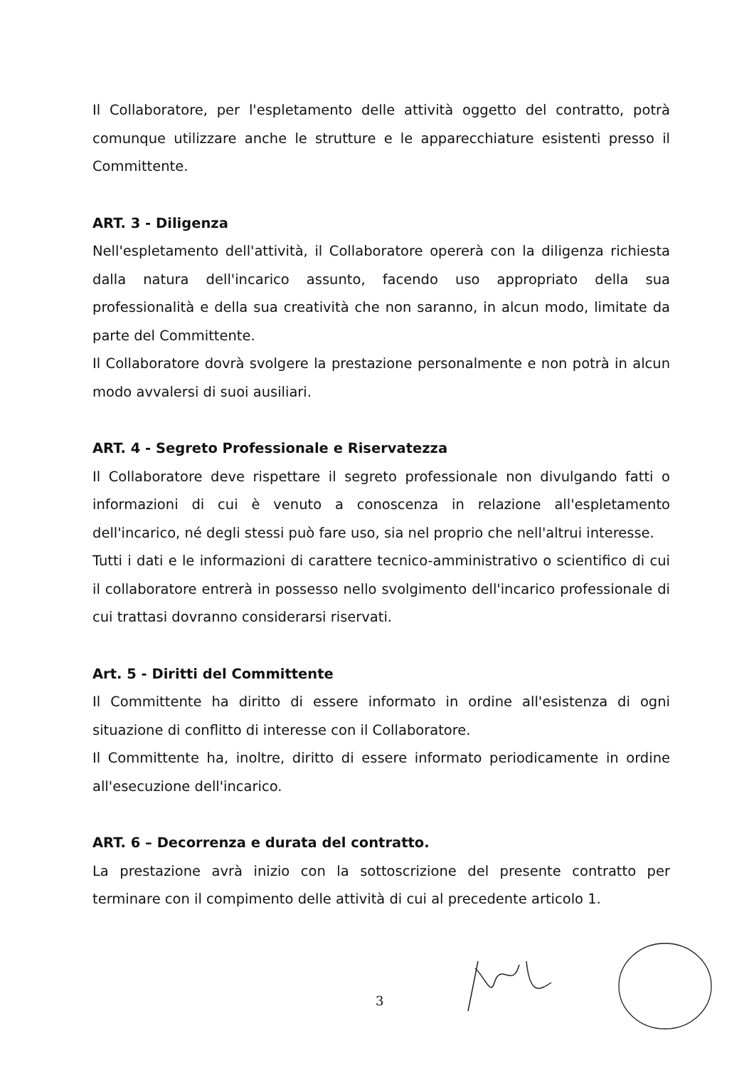Il Collaboratore, per l'espletamento delle attività oggetto del contratto, potrà comunque utilizzare anche le strutture e le apparecchiature esistenti presso il Committente.
ART. 3 - Diligenza
Nell'espletamento dell'attività, il Collaboratore opererà con la diligenza richiesta dalla natura dell'incarico assunto, facendo uso appropriato della sua professionalità e della sua creatività che non saranno, in alcun modo, limitate da parte del Committente.
Il Collaboratore dovrà svolgere la prestazione personalmente e non potrà in alcun modo avvalersi di suoi ausiliari.
ART. 4 - Segreto Professionale e Riservatezza
Il Collaboratore deve rispettare il segreto professionale non divulgando fatti o informazioni di cui è venuto a conoscenza in relazione all'espletamento dell'incarico, né degli stessi può fare uso, sia nel proprio che nell'altrui interesse.
Tutti i dati e le informazioni di carattere tecnico-amministrativo o scientifico di cui il collaboratore entrerà in possesso nello svolgimento dell'incarico professionale di cui trattasi dovranno considerarsi riservati.
Art. 5 - Diritti del Committente
Il Committente ha diritto di essere informato in ordine all'esistenza di ogni situazione di conflitto di interesse con il Collaboratore.
Il Committente ha, inoltre, diritto di essere informato periodicamente in ordine all'esecuzione dell'incarico.
ART. 6 – Decorrenza e durata del contratto.
La prestazione avrà inizio con la sottoscrizione del presente contratto per terminare con il compimento delle attività di cui al precedente articolo 1.
3